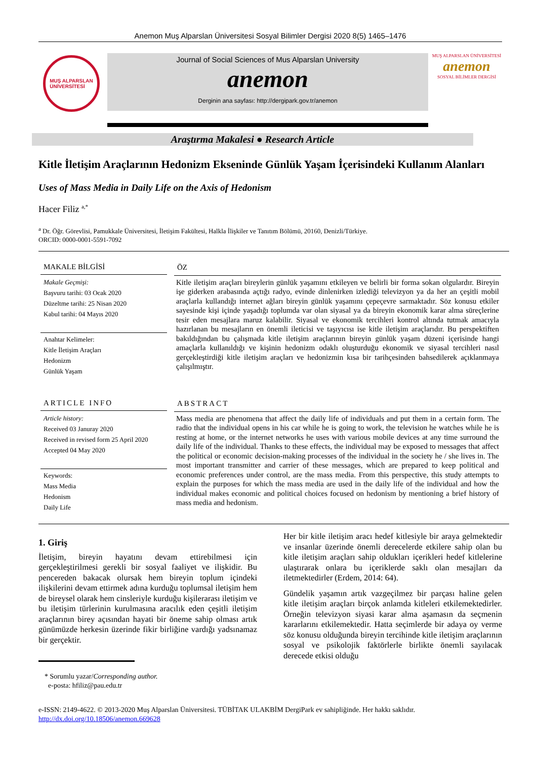Anemon Muş Alparslan Üniversitesi Sosyal Bilimler Dergisi 2020 8(5) 1465–1476
MUŞ ALPARSLAN
ÜNİVERSİTESİ
Journal of Social Sciences of Mus Alparslan University
anemon
Derginin ana sayfası: http://dergipark.gov.tr/anemon
MUŞ ALPARSLAN ÜNİVERSİTESİ
anemon
SOSYAL BİLİMLER DERGİSİ
Araştırma Makalesi ● Research Article
Kitle İletişim Araçlarının Hedonizm Ekseninde Günlük Yaşam İçerisindeki Kullanım Alanları
Uses of Mass Media in Daily Life on the Axis of Hedonism
Hacer Filiz <sup>a,*</sup>
<sup>a</sup> Dr. Öğr. Görevlisi, Pamukkale Üniversitesi, İletişim Fakültesi, Halkla İlişkiler ve Tanıtım Bölümü, 20160, Denizli/Türkiye.
ORCID: 0000-0001-5591-7092
MAKALE BİLGİSİ
Makale Geçmişi:
Başvuru tarihi: 03 Ocak 2020
Düzeltme tarihi: 25 Nisan 2020
Kabul tarihi: 04 Mayıs 2020
Anahtar Kelimeler:
Kitle İletişim Araçları
Hedonizm
Günlük Yaşam
ÖZ
Kitle iletişim araçları bireylerin günlük yaşamını etkileyen ve belirli bir forma sokan olgulardır. Bireyin işe giderken arabasında açtığı radyo, evinde dinlenirken izlediği televizyon ya da her an çeşitli mobil araçlarla kullandığı internet ağları bireyin günlük yaşamını çepeçevre sarmaktadır. Söz konusu etkiler sayesinde kişi içinde yaşadığı toplumda var olan siyasal ya da bireyin ekonomik karar alma süreçlerine tesir eden mesajlara maruz kalabilir. Siyasal ve ekonomik tercihleri kontrol altında tutmak amacıyla hazırlanan bu mesajların en önemli ileticisi ve taşıyıcısı ise kitle iletişim araçlarıdır. Bu perspektiften bakıldığından bu çalışmada kitle iletişim araçlarının bireyin günlük yaşam düzeni içerisinde hangi amaçlarla kullanıldığı ve kişinin hedonizm odaklı oluşturduğu ekonomik ve siyasal tercihleri nasıl gerçekleştirdiği kitle iletişim araçları ve hedonizmin kısa bir tarihçesinden bahsedilerek açıklanmaya çalışılmıştır.
ARTICLE INFO
Article history:
Received 03 Januray 2020
Received in revised form 25 April 2020
Accepted 04 May 2020
Keywords:
Mass Media
Hedonism
Daily Life
ABSTRACT
Mass media are phenomena that affect the daily life of individuals and put them in a certain form. The radio that the individual opens in his car while he is going to work, the television he watches while he is resting at home, or the internet networks he uses with various mobile devices at any time surround the daily life of the individual. Thanks to these effects, the individual may be exposed to messages that affect the political or economic decision-making processes of the individual in the society he / she lives in. The most important transmitter and carrier of these messages, which are prepared to keep political and economic preferences under control, are the mass media. From this perspective, this study attempts to explain the purposes for which the mass media are used in the daily life of the individual and how the individual makes economic and political choices focused on hedonism by mentioning a brief history of mass media and hedonism.
1. Giriş
İletişim, bireyin hayatını devam ettirebilmesi için gerçekleştirilmesi gerekli bir sosyal faaliyet ve ilişkidir. Bu pencereden bakacak olursak hem bireyin toplum içindeki ilişkilerini devam ettirmek adına kurduğu toplumsal iletişim hem de bireysel olarak hem cinsleriyle kurduğu kişilerarası iletişim ve bu iletişim türlerinin kurulmasına aracılık eden çeşitli iletişim araçlarının birey açısından hayati bir öneme sahip olması artık günümüzde herkesin üzerinde fikir birliğine vardığı yadsınamaz bir gerçektir.
* Sorumlu yazar/Corresponding author.
e-posta: hfiliz@pau.edu.tr
Her bir kitle iletişim aracı hedef kitlesiyle bir araya gelmektedir ve insanlar üzerinde önemli derecelerde etkilere sahip olan bu kitle iletişim araçları sahip oldukları içerikleri hedef kitlelerine ulaştırarak onlara bu içeriklerde saklı olan mesajları da iletmektedirler (Erdem, 2014: 64).
Gündelik yaşamın artık vazgeçilmez bir parçası haline gelen kitle iletişim araçları birçok anlamda kitleleri etkilemektedirler. Örneğin televizyon siyasi karar alma aşamasın da seçmenin kararlarını etkilemektedir. Hatta seçimlerde bir adaya oy verme söz konusu olduğunda bireyin tercihinde kitle iletişim araçlarının sosyal ve psikolojik faktörlerle birlikte önemli sayılacak derecede etkisi olduğu
e-ISSN: 2149-4622. © 2013-2020 Muş Alparslan Üniversitesi. TÜBİTAK ULAKBİM DergiPark ev sahipliğinde. Her hakkı saklıdır.
http://dx.doi.org/10.18506/anemon.669628